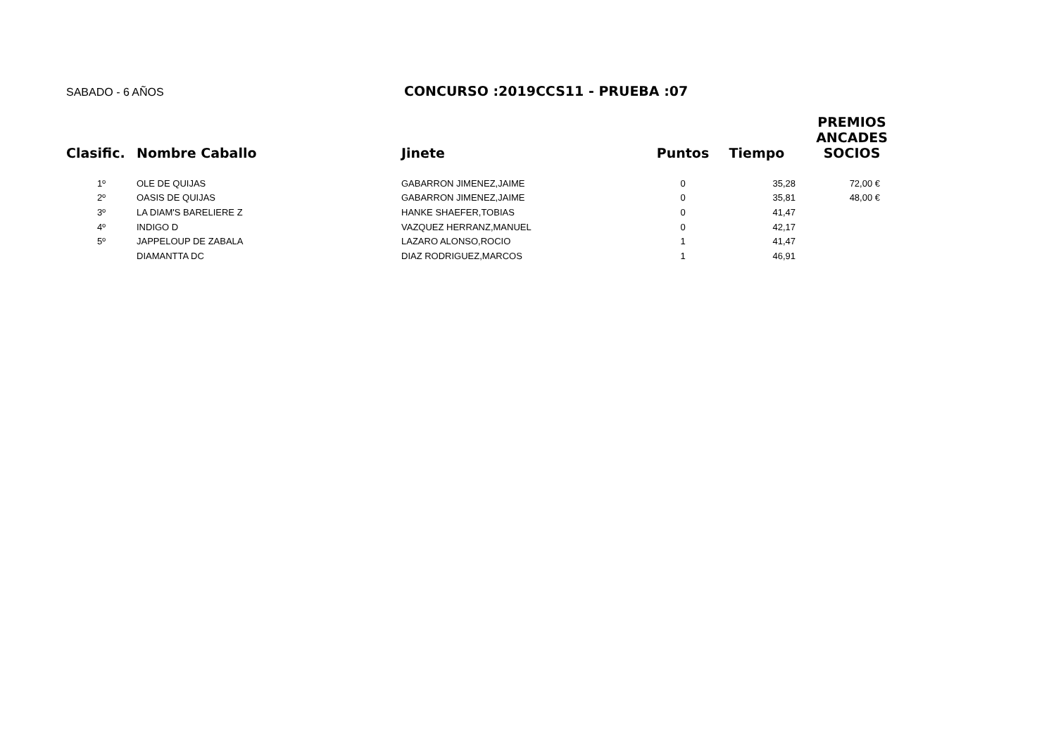SABADO - 6 AÑOS
CONCURSO :2019CCS11 - PRUEBA :07
| Clasific. | Nombre Caballo | Jinete | Puntos | Tiempo | PREMIOS ANCADES SOCIOS |
| --- | --- | --- | --- | --- | --- |
| 1º | OLE DE QUIJAS | GABARRON JIMENEZ,JAIME | 0 | 35,28 | 72,00 € |
| 2º | OASIS DE QUIJAS | GABARRON JIMENEZ,JAIME | 0 | 35,81 | 48,00 € |
| 3º | LA DIAM'S BARELIERE Z | HANKE SHAEFER,TOBIAS | 0 | 41,47 | |
| 4º | INDIGO D | VAZQUEZ HERRANZ,MANUEL | 0 | 42,17 | |
| 5º | JAPPELOUP DE ZABALA | LAZARO ALONSO,ROCIO | 1 | 41,47 | |
| | DIAMANTTA DC | DIAZ RODRIGUEZ,MARCOS | 1 | 46,91 | |